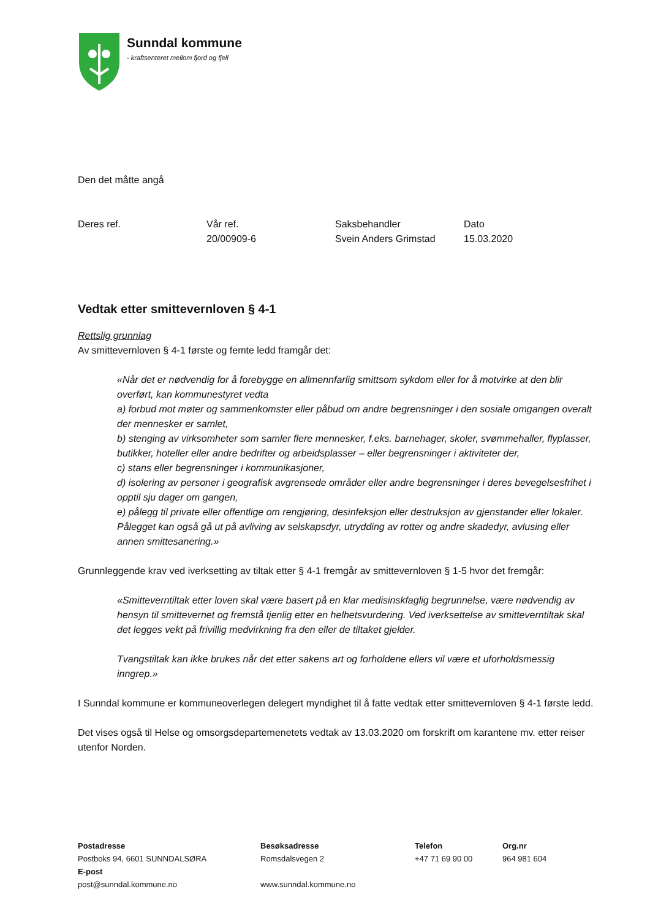Sunndal kommune
- kraftsenteret mellom fjord og fjell
Den det måtte angå
| Deres ref. | Vår ref. | Saksbehandler | Dato |
| | 20/00909-6 | Svein Anders Grimstad | 15.03.2020 |
Vedtak etter smittevernloven § 4-1
Rettslig grunnlag
Av smittevernloven § 4-1 første og femte ledd framgår det:
«Når det er nødvendig for å forebygge en allmennfarlig smittsom sykdom eller for å motvirke at den blir overført, kan kommunestyret vedta
a) forbud mot møter og sammenkomster eller påbud om andre begrensninger i den sosiale omgangen overalt der mennesker er samlet,
b) stenging av virksomheter som samler flere mennesker, f.eks. barnehager, skoler, svømmehaller, flyplasser, butikker, hoteller eller andre bedrifter og arbeidsplasser – eller begrensninger i aktiviteter der,
c) stans eller begrensninger i kommunikasjoner,
d) isolering av personer i geografisk avgrensede områder eller andre begrensninger i deres bevegelsesfrihet i opptil sju dager om gangen,
e) pålegg til private eller offentlige om rengjøring, desinfeksjon eller destruksjon av gjenstander eller lokaler. Pålegget kan også gå ut på avliving av selskapsdyr, utrydding av rotter og andre skadedyr, avlusing eller annen smittesanering.»
Grunnleggende krav ved iverksetting av tiltak etter § 4-1 fremgår av smittevernloven § 1-5 hvor det fremgår:
«Smitteverntiltak etter loven skal være basert på en klar medisinskfaglig begrunnelse, være nødvendig av hensyn til smittevernet og fremstå tjenlig etter en helhetsvurdering. Ved iverksettelse av smitteverntiltak skal det legges vekt på frivillig medvirkning fra den eller de tiltaket gjelder.
Tvangstiltak kan ikke brukes når det etter sakens art og forholdene ellers vil være et uforholdsmessig inngrep.»
I Sunndal kommune er kommuneoverlegen delegert myndighet til å fatte vedtak etter smittevernloven § 4-1 første ledd.
Det vises også til Helse og omsorgsdepartemenetets vedtak av 13.03.2020 om forskrift om karantene mv. etter reiser utenfor Norden.
| Postadresse | Besøksadresse | Telefon | Org.nr |
| --- | --- | --- | --- |
| Postboks 94, 6601 SUNNDALSØRA | Romsdalsvegen 2 | +47 71 69 90 00 | 964 981 604 |
| E-post | | | |
| post@sunndal.kommune.no | www.sunndal.kommune.no | | |